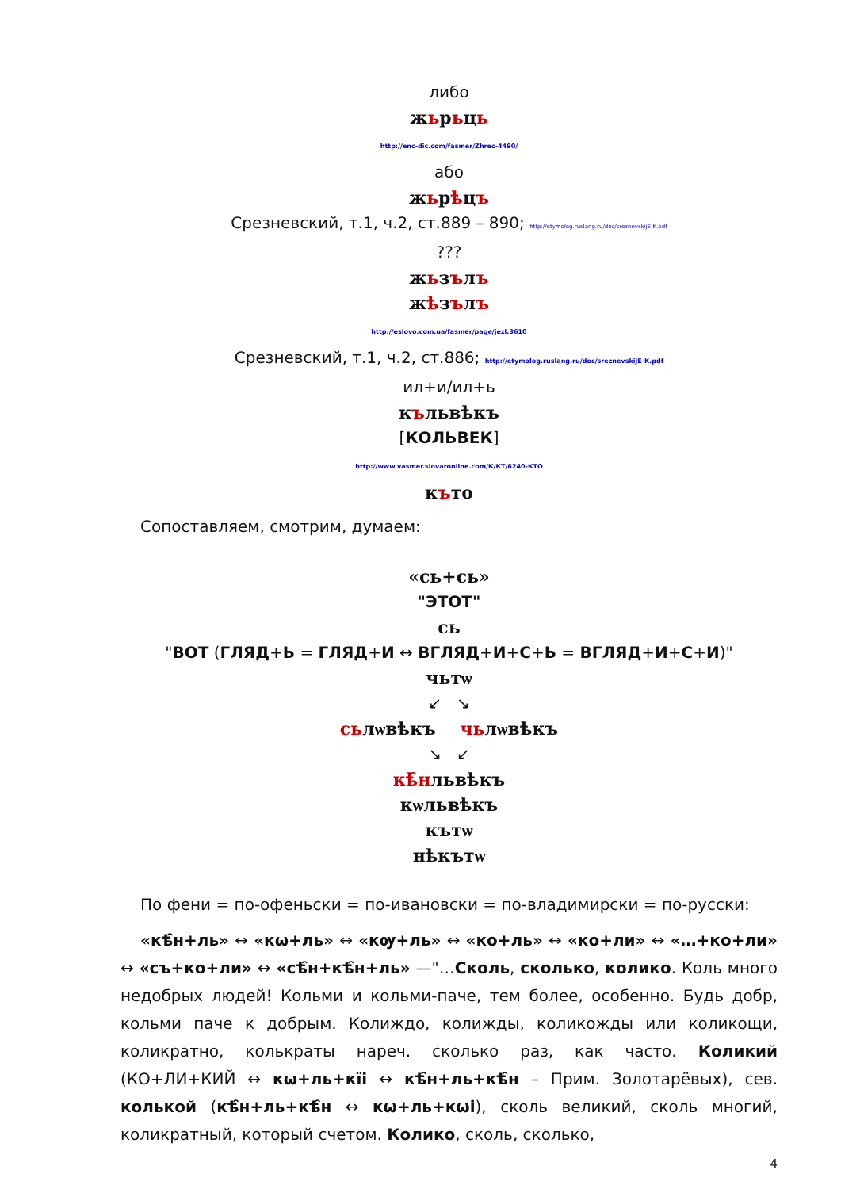либо
жьрьць
http://enc-dic.com/fasmer/Zhrec-4490/
або
жьрѣцъ
Срезневский, т.1, ч.2, ст.889 – 890; http://etymolog.ruslang.ru/doc/sreznevskijE-K.pdf
???
жьзълъ
жѣзълъ
http://eslovo.com.ua/fasmer/page/jezl.3610
Срезневский, т.1, ч.2, ст.886; http://etymolog.ruslang.ru/doc/sreznevskijE-K.pdf
ил+и/ил+ь
къльвѣкъ
[КОЛЬВЕК]
http://www.vasmer.slovaronline.com/К/КТ/6240-КТО
къто
Сопоставляем, смотрим, думаем:
«сь+сь»
"ЭТОТ"
сь
"ВОТ (ГЛЯД+Ь = ГЛЯД+И ↔ ВГЛЯД+И+С+Ь = ВГЛЯД+И+С+И)"
чьтѡ
↙ ↘
сьлѡвѣкъ чьлѡвѣкъ
↘ ↙
кѣ̑нльвѣкъ
кѡльвѣкъ
къ­тѡ
нѣкътѡ
По фени = по-офеньски = по-ивановски = по-владимирски = по-русски:
«кѣ̑н+ль» ↔ «кѡ+ль» ↔ «кѹ+ль» ↔ «ко+ль» ↔ «ко+ли» ↔ «…+ко+ли» ↔ «съ+ко+ли» ↔ «сѣ̑н+кѣ̑н+ль» —"…Сколь, сколько, колико. Коль много недобрых людей! Кольми и кольми-паче, тем более, особенно. Будь добр, кольми паче к добрым. Колиждо, колижды, коликожды или коликощи, коликратно, колькраты нареч. сколько раз, как часто. Коликий (КО+ЛИ+КИЙ ↔ кѡ+ль+кїі ↔ кѣ̑н+ль+кѣ̑н – Прим. Золотарёвых), сев. колькой (кѣ̑н+ль+кѣ̑н ↔ кѡ+ль+кѡі), сколь великий, сколь многий, коликратный, который счетом. Колико, сколь, сколько,
4